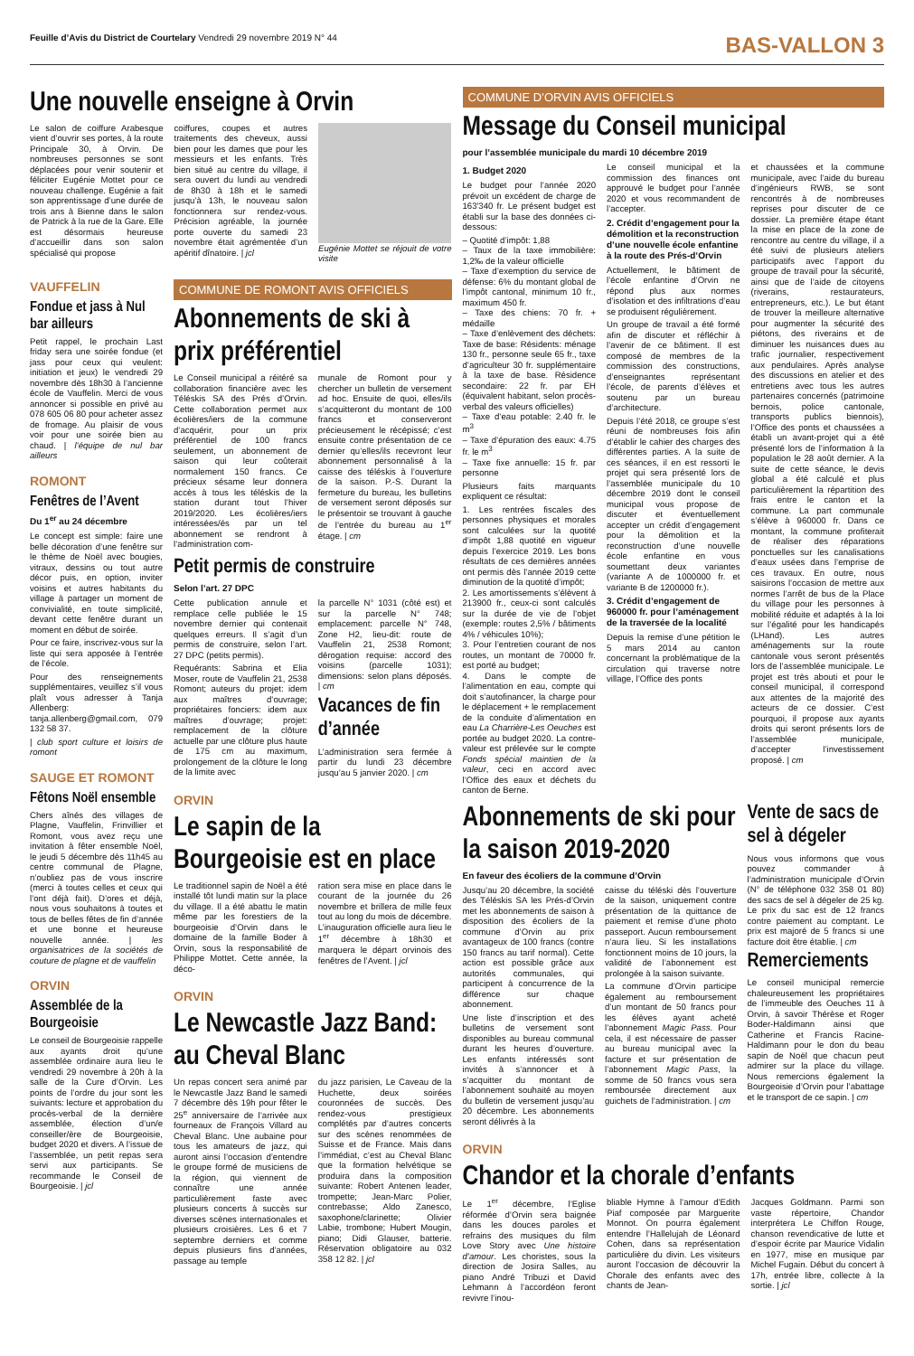Feuille d’Avis du District de Courtelary Vendredi 29 novembre 2019 N° 44 BAS-VALLON 3
Une nouvelle enseigne à Orvin
Le salon de coiffure Arabesque vient d’ouvrir ses portes, à la route Principale 30, à Orvin. De nombreuses personnes se sont déplacées pour venir soutenir et féliciter Eugénie Mottet pour ce nouveau challenge. Eugénie a fait son apprentissage d’une durée de trois ans à Bienne dans le salon de Patrick à la rue de la Gare. Elle est désormais heureuse d’accueillir dans son salon spécialisé qui propose
coiffures, coupes et autres traitements des cheveux, aussi bien pour les dames que pour les messieurs et les enfants. Très bien situé au centre du village, il sera ouvert du lundi au vendredi de 8h30 à 18h et le samedi jusqu’à 13h, le nouveau salon fonctionnera sur rendez-vous. Précision agréable, la journée porte ouverte du samedi 23 novembre était agrémentée d’un apéritif dînatoire. | jcl
Eugénie Mottet se réjouit de votre visite
VAUFFELIN
Fondue et jass à Nul bar ailleurs
Petit rappel, le prochain Last friday sera une soirée fondue (et jass pour ceux qui veulent: initiation et jeux) le vendredi 29 novembre dès 18h30 à l’ancienne école de Vauffelin. Merci de vous annoncer si possible en privé au 078 605 06 80 pour acheter assez de fromage. Au plaisir de vous voir pour une soirée bien au chaud. | l’équipe de nul bar ailleurs
ROMONT
Fenêtres de l’Avent
Du 1<sup>er</sup> au 24 décembre
Le concept est simple: faire une belle décoration d’une fenêtre sur le thème de Noël avec bougies, vitraux, dessins ou tout autre décor puis, en option, inviter voisins et autres habitants du village à partager un moment de convivialité, en toute simplicité, devant cette fenêtre durant un moment en début de soirée.
Pour ce faire, inscrivez-vous sur la liste qui sera apposée à l’entrée de l’école.
Pour des renseignements supplémentaires, veuillez s’il vous plaît vous adresser à Tanja Allenberg: tanja.allenberg@gmail.com, 079 132 58 37.
| club sport culture et loisirs de romont
SAUGE ET ROMONT
Fêtons Noël ensemble
Chers aînés des villages de Plagne, Vauffelin, Frinvillier et Romont, vous avez reçu une invitation à fêter ensemble Noël, le jeudi 5 décembre dès 11h45 au centre communal de Plagne, n’oubliez pas de vous inscrire (merci à toutes celles et ceux qui l’ont déjà fait). D’ores et déjà, nous vous souhaitons à toutes et tous de belles fêtes de fin d’année et une bonne et heureuse nouvelle année. | les organisatrices de la sociétés de couture de plagne et de vauffelin
ORVIN
Assemblée de la Bourgeoisie
Le conseil de Bourgeoisie rappelle aux ayants droit qu’une assemblée ordinaire aura lieu le vendredi 29 novembre à 20h à la salle de la Cure d’Orvin. Les points de l’ordre du jour sont les suivants: lecture et approbation du procès-verbal de la dernière assemblée, élection d’un/e conseiller/ère de Bourgeoisie, budget 2020 et divers. A l’issue de l’assemblée, un petit repas sera servi aux participants. Se recommande le Conseil de Bourgeoisie. | jcl
COMMUNE DE ROMONT AVIS OFFICIELS
Abonnements de ski à prix préférentiel
Le Conseil municipal a réitéré sa collaboration financière avec les Téléskis SA des Prés d’Orvin. Cette collaboration permet aux écolières/iers de la commune d’acquérir, pour un prix préférentiel de 100 francs seulement, un abonnement de saison qui leur coûterait normalement 150 francs. Ce précieux sésame leur donnera accès à tous les téléskis de la station durant tout l’hiver 2019/2020. Les écolières/iers intéressées/és par un tel abonnement se rendront à l’administration com-
munale de Romont pour y chercher un bulletin de versement ad hoc. Ensuite de quoi, elles/ils s’acquitteront du montant de 100 francs et conserveront précieusement le récépissé; c’est ensuite contre présentation de ce dernier qu’elles/ils recevront leur abonnement personnalisé à la caisse des téléskis à l’ouverture de la saison. P.-S. Durant la fermeture du bureau, les bulletins de versement seront déposés sur le présentoir se trouvant à gauche de l’entrée du bureau au 1<sup>er</sup> étage. | cm
Petit permis de construire
Selon l’art. 27 DPC
Cette publication annule et remplace celle publiée le 15 novembre dernier qui contenait quelques erreurs. Il s’agit d’un permis de construire, selon l’art. 27 DPC (petits permis).
Requérants: Sabrina et Elia Moser, route de Vauffelin 21, 2538 Romont; auteurs du projet: idem aux maîtres d’ouvrage; propriétaires fonciers: idem aux maîtres d’ouvrage; projet: remplacement de la clôture actuelle par une clôture plus haute de 175 cm au maximum, prolongement de la clôture le long de la limite avec
la parcelle N° 1031 (côté est) et sur la parcelle N° 748; emplacement: parcelle N° 748, Zone H2, lieu-dit: route de Vauffelin 21, 2538 Romont; dérogation requise: accord des voisins (parcelle 1031); dimensions: selon plans déposés. | cm
Vacances de fin d’année
L’administration sera fermée à partir du lundi 23 décembre jusqu’au 5 janvier 2020. | cm
ORVIN
Le sapin de la Bourgeoisie est en place
Le traditionnel sapin de Noël a été installé tôt lundi matin sur la place du village. Il a été abattu le matin même par les forestiers de la bourgeoisie d’Orvin dans le domaine de la famille Boder à Orvin, sous la responsabilité de Philippe Mottet. Cette année, la déco-
ration sera mise en place dans le courant de la journée du 26 novembre et brillera de mille feux tout au long du mois de décembre. L’inauguration officielle aura lieu le 1<sup>er</sup> décembre à 18h30 et marquera le départ orvinois des fenêtres de l’Avent. | jcl
ORVIN
Le Newcastle Jazz Band: au Cheval Blanc
Un repas concert sera animé par le Newcastle Jazz Band le samedi 7 décembre dès 19h pour fêter le 25<sup>e</sup> anniversaire de l’arrivée aux fourneaux de François Villard au Cheval Blanc. Une aubaine pour tous les amateurs de jazz, qui auront ainsi l’occasion d’entendre le groupe formé de musiciens de la région, qui viennent de connaître une année particulièrement faste avec plusieurs concerts à succès sur diverses scènes internationales et plusieurs croisières. Les 6 et 7 septembre derniers et comme depuis plusieurs fins d’années, passage au temple
du jazz parisien, Le Caveau de la Huchette, deux soirées couronnées de succès. Des rendez-vous prestigieux complétés par d’autres concerts sur des scènes renommées de Suisse et de France. Mais dans l’immédiat, c’est au Cheval Blanc que la formation helvétique se produira dans la composition suivante: Robert Antenen leader, trompette; Jean-Marc Polier, contrebasse; Aldo Zanesco, saxophone/clarinette; Olivier Labie, trombone; Hubert Mougin, piano; Didi Glauser, batterie. Réservation obligatoire au 032 358 12 82. | jcl
COMMUNE D’ORVIN AVIS OFFICIELS
Message du Conseil municipal
pour l’assemblée municipale du mardi 10 décembre 2019
1. Budget 2020
Le budget pour l’année 2020 prévoit un excédent de charge de 163'340 fr. Le présent budget est établi sur la base des données ci-dessous:
– Quotité d’impôt: 1,88
– Taux de la taxe immobilière: 1,2‰ de la valeur officielle
– Taxe d’exemption du service de défense: 6% du montant global de l’impôt cantonal, minimum 10 fr., maximum 450 fr.
– Taxe des chiens: 70 fr. + médaille
– Taxe d’enlèvement des déchets: Taxe de base: Résidents: ménage 130 fr., personne seule 65 fr., taxe d’agriculteur 30 fr. supplémentaire à la taxe de base. Résidence secondaire: 22 fr. par EH (équivalent habitant, selon procès-verbal des valeurs officielles)
– Taxe d’eau potable: 2.40 fr. le m<sup>3</sup>
– Taxe d’épuration des eaux: 4.75 fr. le m<sup>3</sup>
– Taxe fixe annuelle: 15 fr. par personne
Plusieurs faits marquants expliquent ce résultat:
1. Les rentrées fiscales des personnes physiques et morales sont calculées sur la quotité d’impôt 1,88 quotité en vigueur depuis l’exercice 2019. Les bons résultats de ces dernières années ont permis dès l’année 2019 cette diminution de la quotité d’impôt;
2. Les amortissements s’élèvent à 213900 fr., ceux-ci sont calculés sur la durée de vie de l’objet (exemple: routes 2,5% / bâtiments 4% / véhicules 10%);
3. Pour l’entretien courant de nos routes, un montant de 70000 fr. est porté au budget;
4. Dans le compte de l’alimentation en eau, compte qui doit s’autofinancer, la charge pour le déplacement + le remplacement de la conduite d’alimentation en eau La Charrière-Les Oeuches est portée au budget 2020. La contre-valeur est prélevée sur le compte Fonds spécial maintien de la valeur, ceci en accord avec l’Office des eaux et déchets du canton de Berne.
Le conseil municipal et la commission des finances ont approuvé le budget pour l’année 2020 et vous recommandent de l’accepter.
2. Crédit d’engagement pour la démolition et la reconstruction d’une nouvelle école enfantine à la route des Prés-d’Orvin
Actuellement, le bâtiment de l’école enfantine d’Orvin ne répond plus aux normes d’isolation et des infiltrations d’eau se produisent régulièrement.
Un groupe de travail a été formé afin de discuter et réfléchir à l’avenir de ce bâtiment. Il est composé de membres de la commission des constructions, d’enseignantes représentant l’école, de parents d’élèves et soutenu par un bureau d’architecture.
Depuis l’été 2018, ce groupe s’est réuni de nombreuses fois afin d’établir le cahier des charges des différentes parties. A la suite de ces séances, il en est ressorti le projet qui sera présenté lors de l’assemblée municipale du 10 décembre 2019 dont le conseil municipal vous propose de discuter et éventuellement accepter un crédit d’engagement pour la démolition et la reconstruction d’une nouvelle école enfantine en vous soumettant deux variantes (variante A de 1000000 fr. et variante B de 1200000 fr.).
3. Crédit d’engagement de 960000 fr. pour l’aménagement de la traversée de la localité
Depuis la remise d’une pétition le 5 mars 2014 au canton concernant la problématique de la circulation qui traverse notre village, l’Office des ponts
et chaussées et la commune municipale, avec l’aide du bureau d’ingénieurs RWB, se sont rencontrés à de nombreuses reprises pour discuter de ce dossier. La première étape étant la mise en place de la zone de rencontre au centre du village, il a été suivi de plusieurs ateliers participatifs avec l’apport du groupe de travail pour la sécurité, ainsi que de l’aide de citoyens (riverains, restaurateurs, entrepreneurs, etc.). Le but étant de trouver la meilleure alternative pour augmenter la sécurité des piétons, des riverains et de diminuer les nuisances dues au trafic journalier, respectivement aux pendulaires. Après analyse des discussions en atelier et des entretiens avec tous les autres partenaires concernés (patrimoine bernois, police cantonale, transports publics biennois), l’Office des ponts et chaussées a établi un avant-projet qui a été présenté lors de l’information à la population le 28 août dernier. A la suite de cette séance, le devis global a été calculé et plus particulièrement la répartition des frais entre le canton et la commune. La part communale s’élève à 960000 fr. Dans ce montant, la commune profiterait de réaliser des réparations ponctuelles sur les canalisations d’eaux usées dans l’emprise de ces travaux. En outre, nous saisirons l’occasion de mettre aux normes l’arrêt de bus de la Place du village pour les personnes à mobilité réduite et adaptés à la loi sur l’égalité pour les handicapés (LHand). Les autres aménagements sur la route cantonale vous seront présentés lors de l’assemblée municipale. Le projet est très abouti et pour le conseil municipal, il correspond aux attentes de la majorité des acteurs de ce dossier. C’est pourquoi, il propose aux ayants droits qui seront présents lors de l’assemblée municipale, d’accepter l’investissement proposé. | cm
Abonnements de ski pour la saison 2019-2020
En faveur des écoliers de la commune d’Orvin
Jusqu’au 20 décembre, la société des Téléskis SA les Prés-d’Orvin met les abonnements de saison à disposition des écoliers de la commune d’Orvin au prix avantageux de 100 francs (contre 150 francs au tarif normal). Cette action est possible grâce aux autorités communales, qui participent à concurrence de la différence sur chaque abonnement.
Une liste d’inscription et des bulletins de versement sont disponibles au bureau communal durant les heures d’ouverture. Les enfants intéressés sont invités à s’annoncer et à s’acquitter du montant de l’abonnement souhaité au moyen du bulletin de versement jusqu’au 20 décembre. Les abonnements seront délivrés à la
caisse du téléski dès l’ouverture de la saison, uniquement contre présentation de la quittance de paiement et remise d’une photo passeport. Aucun remboursement n’aura lieu. Si les installations fonctionnent moins de 10 jours, la validité de l’abonnement est prolongée à la saison suivante.
La commune d’Orvin participe également au remboursement d’un montant de 50 francs pour les élèves ayant acheté l’abonnement Magic Pass. Pour cela, il est nécessaire de passer au bureau municipal avec la facture et sur présentation de l’abonnement Magic Pass, la somme de 50 francs vous sera remboursée directement aux guichets de l’administration. | cm
Vente de sacs de sel à dégeler
Nous vous informons que vous pouvez commander à l’administration municipale d’Orvin (N° de téléphone 032 358 01 80) des sacs de sel à dégeler de 25 kg. Le prix du sac est de 12 francs contre paiement au comptant. Le prix est majoré de 5 francs si une facture doit être établie. | cm
Remerciements
Le conseil municipal remercie chaleureusement les propriétaires de l’immeuble des Oeuches 11 à Orvin, à savoir Thérèse et Roger Boder-Haldimann ainsi que Catherine et Francis Racine-Haldimann pour le don du beau sapin de Noël que chacun peut admirer sur la place du village. Nous remercions également la Bourgeoisie d’Orvin pour l’abattage et le transport de ce sapin. | cm
ORVIN
Chandor et la chorale d’enfants
Le 1<sup>er</sup> décembre, l’Eglise réformée d’Orvin sera baignée dans les douces paroles et refrains des musiques du film Love Story avec Une histoire d’amour. Les choristes, sous la direction de Josira Salles, au piano André Tribuzi et David Lehmann à l’accordéon feront revivre l’inou-
bliable Hymne à l’amour d’Edith Piaf composée par Marguerite Monnot. On pourra également entendre l’Hallelujah de Léonard Cohen, dans sa représentation particulière du divin. Les visiteurs auront l’occasion de découvrir la Chorale des enfants avec des chants de Jean-
Jacques Goldmann. Parmi son vaste répertoire, Chandor interprétera Le Chiffon Rouge, chanson revendicative de lutte et d’espoir écrite par Maurice Vidalin en 1977, mise en musique par Michel Fugain. Début du concert à 17h, entrée libre, collecte à la sortie. | jcl